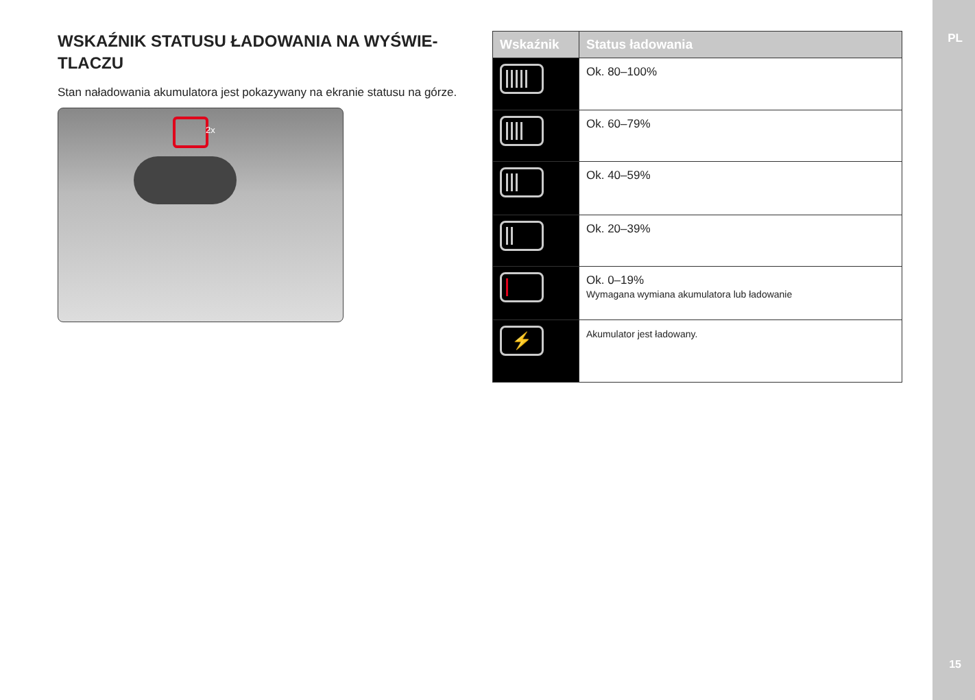PL
15
WSKAŹNIK STATUSU ŁADOWANIA NA WYŚWIE-
TLACZU
Stan naładowania akumulatora jest pokazywany na ekranie statusu na górze.
2x
| Wskaźnik | Status ładowania |
| --- | --- |
| | Ok. 80–100% |
| | Ok. 60–79% |
| | Ok. 40–59% |
| | Ok. 20–39% |
| | Ok. 0–19% Wymagana wymiana akumulatora lub ładowanie |
| ⚡ | Akumulator jest ładowany. |